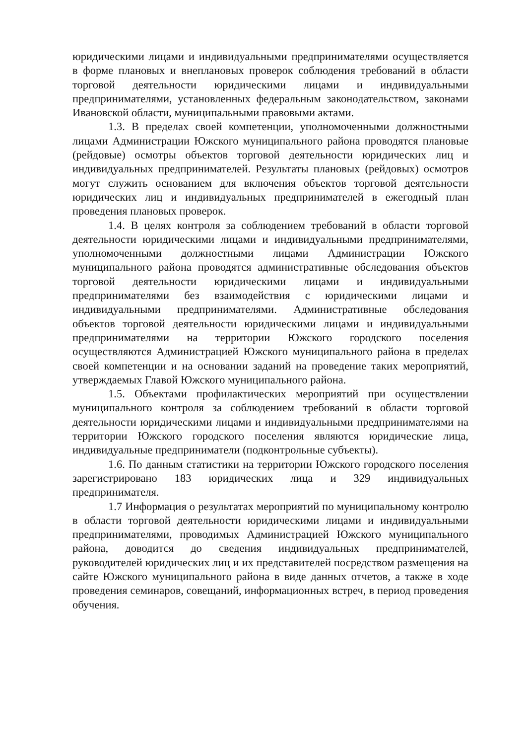юридическими лицами и индивидуальными предпринимателями осуществляется в форме плановых и внеплановых проверок соблюдения требований в области торговой деятельности юридическими лицами и индивидуальными предпринимателями, установленных федеральным законодательством, законами Ивановской области, муниципальными правовыми актами.
1.3. В пределах своей компетенции, уполномоченными должностными лицами Администрации Южского муниципального района проводятся плановые (рейдовые) осмотры объектов торговой деятельности юридических лиц и индивидуальных предпринимателей. Результаты плановых (рейдовых) осмотров могут служить основанием для включения объектов торговой деятельности юридических лиц и индивидуальных предпринимателей в ежегодный план проведения плановых проверок.
1.4. В целях контроля за соблюдением требований в области торговой деятельности юридическими лицами и индивидуальными предпринимателями, уполномоченными должностными лицами Администрации Южского муниципального района проводятся административные обследования объектов торговой деятельности юридическими лицами и индивидуальными предпринимателями без взаимодействия с юридическими лицами и индивидуальными предпринимателями. Административные обследования объектов торговой деятельности юридическими лицами и индивидуальными предпринимателями на территории Южского городского поселения осуществляются Администрацией Южского муниципального района в пределах своей компетенции и на основании заданий на проведение таких мероприятий, утверждаемых Главой Южского муниципального района.
1.5. Объектами профилактических мероприятий при осуществлении муниципального контроля за соблюдением требований в области торговой деятельности юридическими лицами и индивидуальными предпринимателями на территории Южского городского поселения являются юридические лица, индивидуальные предприниматели (подконтрольные субъекты).
1.6. По данным статистики на территории Южского городского поселения зарегистрировано 183 юридических лица и 329 индивидуальных предпринимателя.
1.7 Информация о результатах мероприятий по муниципальному контролю в области торговой деятельности юридическими лицами и индивидуальными предпринимателями, проводимых Администрацией Южского муниципального района, доводится до сведения индивидуальных предпринимателей, руководителей юридических лиц и их представителей посредством размещения на сайте Южского муниципального района в виде данных отчетов, а также в ходе проведения семинаров, совещаний, информационных встреч, в период проведения обучения.